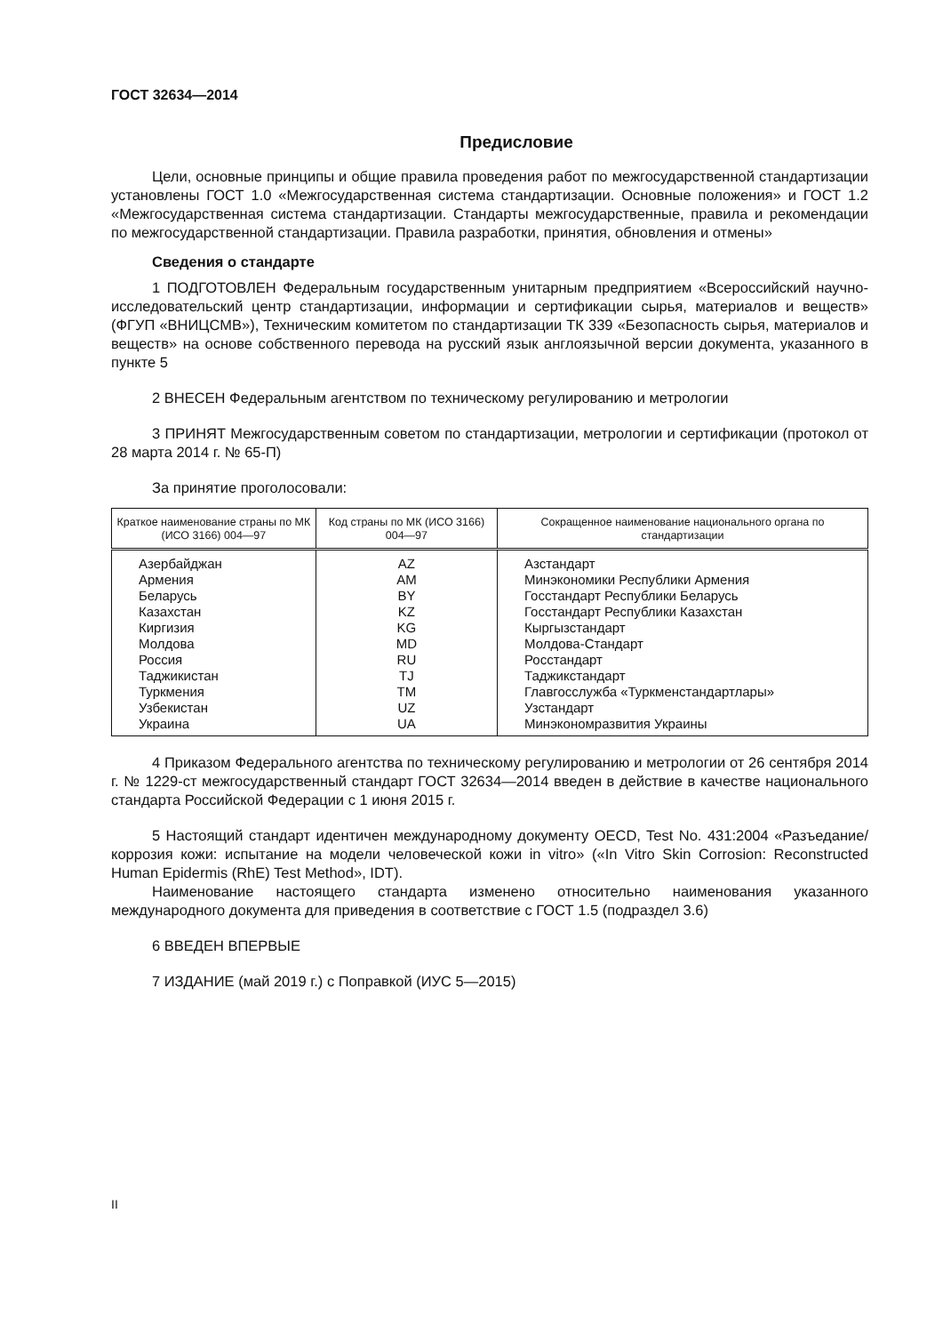ГОСТ 32634—2014
Предисловие
Цели, основные принципы и общие правила проведения работ по межгосударственной стандартизации установлены ГОСТ 1.0 «Межгосударственная система стандартизации. Основные положения» и ГОСТ 1.2 «Межгосударственная система стандартизации. Стандарты межгосударственные, правила и рекомендации по межгосударственной стандартизации. Правила разработки, принятия, обновления и отмены»
Сведения о стандарте
1 ПОДГОТОВЛЕН Федеральным государственным унитарным предприятием «Всероссийский научно-исследовательский центр стандартизации, информации и сертификации сырья, материалов и веществ» (ФГУП «ВНИЦСМВ»), Техническим комитетом по стандартизации ТК 339 «Безопасность сырья, материалов и веществ» на основе собственного перевода на русский язык англоязычной версии документа, указанного в пункте 5
2 ВНЕСЕН Федеральным агентством по техническому регулированию и метрологии
3 ПРИНЯТ Межгосударственным советом по стандартизации, метрологии и сертификации (протокол от 28 марта 2014 г. № 65-П)
За принятие проголосовали:
| Краткое наименование страны по МК (ИСО 3166) 004—97 | Код страны по МК (ИСО 3166) 004—97 | Сокращенное наименование национального органа по стандартизации |
| --- | --- | --- |
| Азербайджан | AZ | Азстандарт |
| Армения | AM | Минэкономики Республики Армения |
| Беларусь | BY | Госстандарт Республики Беларусь |
| Казахстан | KZ | Госстандарт Республики Казахстан |
| Киргизия | KG | Кыргызстандарт |
| Молдова | MD | Молдова-Стандарт |
| Россия | RU | Росстандарт |
| Таджикистан | TJ | Таджикстандарт |
| Туркмения | TM | Главгосслужба «Туркменстандартлары» |
| Узбекистан | UZ | Узстандарт |
| Украина | UA | Минэкономразвития Украины |
4 Приказом Федерального агентства по техническому регулированию и метрологии от 26 сентября 2014 г. № 1229-ст межгосударственный стандарт ГОСТ 32634—2014 введен в действие в качестве национального стандарта Российской Федерации с 1 июня 2015 г.
5 Настоящий стандарт идентичен международному документу OECD, Test No. 431:2004 «Разъедание/коррозия кожи: испытание на модели человеческой кожи in vitro» («In Vitro Skin Corrosion: Reconstructed Human Epidermis (RhE) Test Method», IDT).
Наименование настоящего стандарта изменено относительно наименования указанного международного документа для приведения в соответствие с ГОСТ 1.5 (подраздел 3.6)
6 ВВЕДЕН ВПЕРВЫЕ
7 ИЗДАНИЕ (май 2019 г.) с Поправкой (ИУС 5—2015)
II